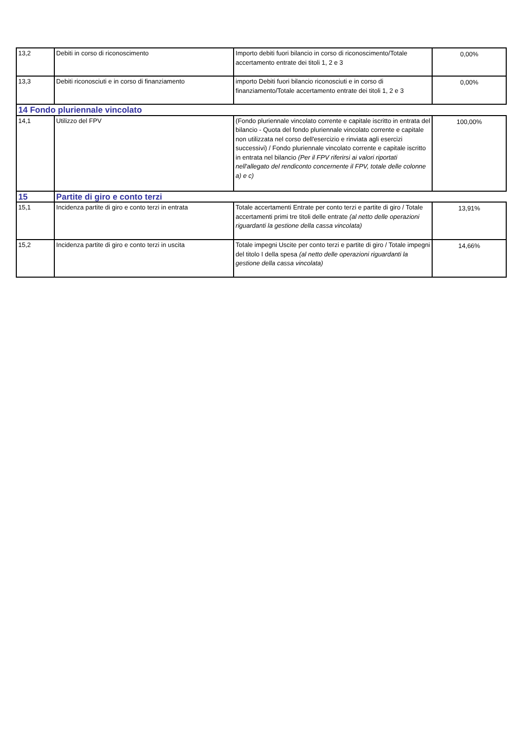| 13,2 | Debiti in corso di riconoscimento | Importo debiti fuori bilancio in corso di riconoscimento/Totale accertamento entrate dei titoli 1, 2 e 3 | 0,00% |
| 13,3 | Debiti riconosciuti e in corso di finanziamento | importo Debiti fuori bilancio riconosciuti e in corso di finanziamento/Totale accertamento entrate dei titoli 1, 2 e 3 | 0,00% |
| 14 Fondo pluriennale vincolato | | | |
| 14,1 | Utilizzo del FPV | (Fondo pluriennale vincolato corrente e capitale iscritto in entrata del bilancio - Quota del fondo pluriennale vincolato corrente e capitale non utilizzata nel corso dell'esercizio e rinviata agli esercizi successivi) / Fondo pluriennale vincolato corrente e capitale iscritto in entrata nel bilancio (Per il FPV riferirsi ai valori riportati nell'allegato del rendiconto concernente il FPV, totale delle colonne a) e c) | 100,00% |
| 15 | Partite di giro e conto terzi | | |
| 15,1 | Incidenza partite di giro e conto terzi in entrata | Totale accertamenti Entrate per conto terzi e partite di giro / Totale accertamenti primi tre titoli delle entrate (al netto delle operazioni riguardanti la gestione della cassa vincolata) | 13,91% |
| 15,2 | Incidenza partite di giro e conto terzi in uscita | Totale impegni Uscite per conto terzi e partite di giro / Totale impegni del titolo I della spesa (al netto delle operazioni riguardanti la gestione della cassa vincolata) | 14,66% |